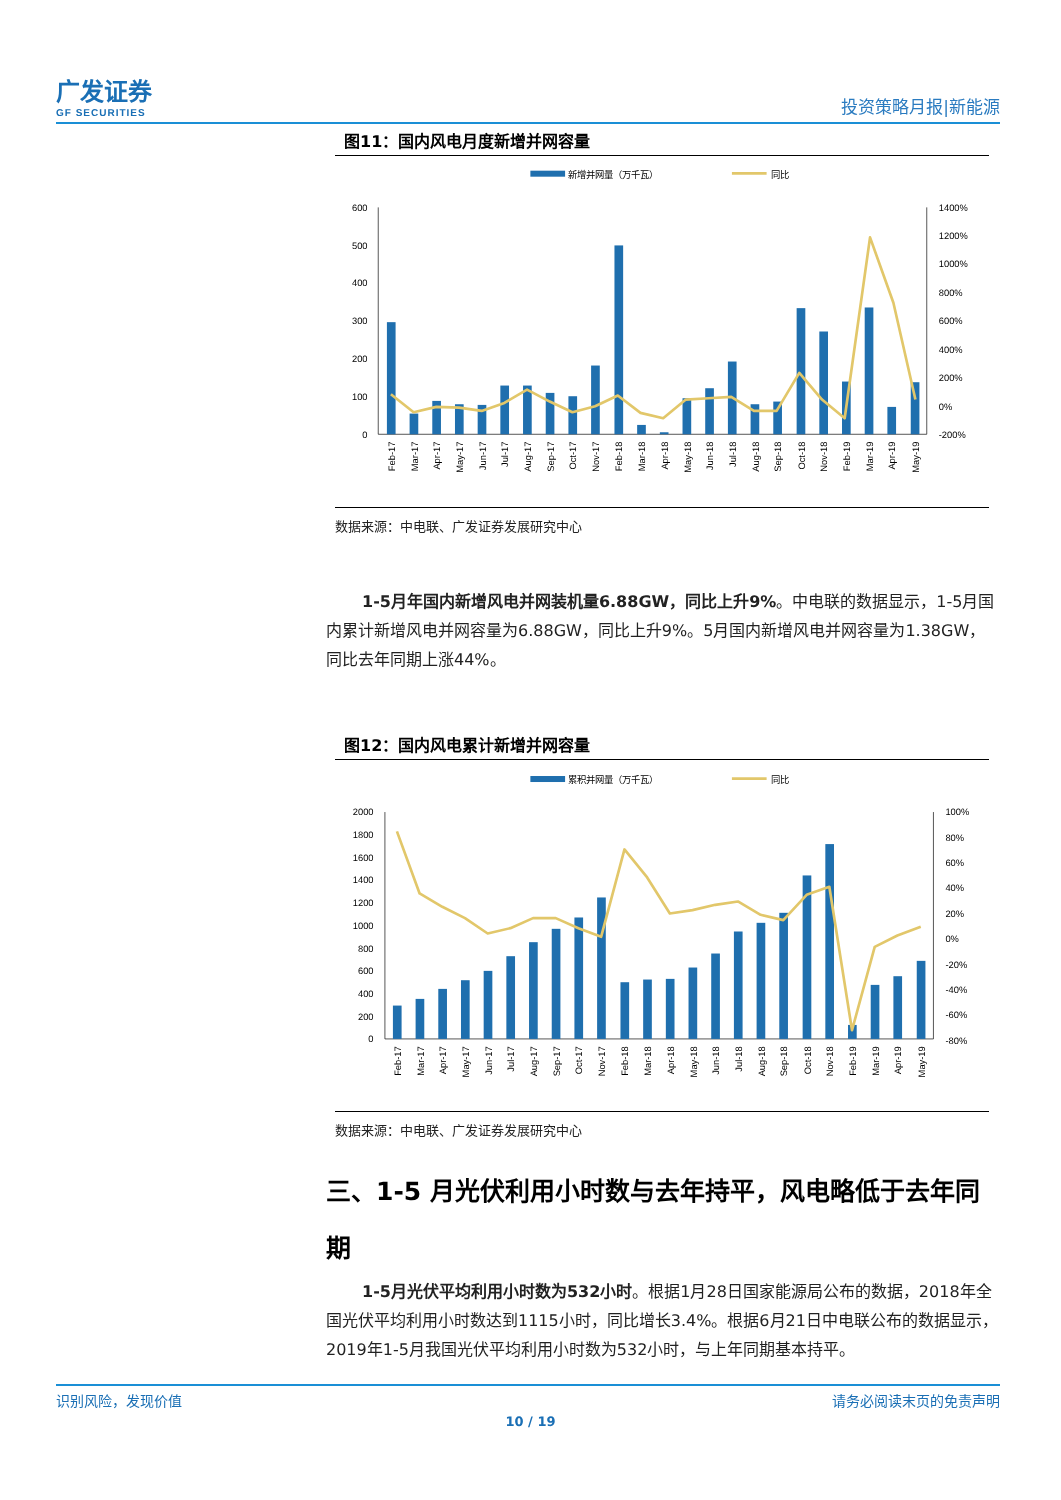广发证券
GF SECURITIES
投资策略月报|新能源
图11：国内风电月度新增并网容量
新增并网量（万千瓦）
同比
600
500
400
300
200
100
0
1400%
1200%
1000%
800%
600%
400%
200%
0%
-200%
Feb-17
Mar-17
Apr-17
May-17
Jun-17
Jul-17
Aug-17
Sep-17
Oct-17
Nov-17
Feb-18
Mar-18
Apr-18
May-18
Jun-18
Jul-18
Aug-18
Sep-18
Oct-18
Nov-18
Feb-19
Mar-19
Apr-19
May-19
数据来源：中电联、广发证券发展研究中心
1-5月年国内新增风电并网装机量6.88GW，同比上升9%。中电联的数据显示，1-5月国内累计新增风电并网容量为6.88GW，同比上升9%。5月国内新增风电并网容量为1.38GW，同比去年同期上涨44%。
图12：国内风电累计新增并网容量
累积并网量（万千瓦）
同比
2000
1800
1600
1400
1200
1000
800
600
400
200
0
100%
80%
60%
40%
20%
0%
-20%
-40%
-60%
-80%
Feb-17
Mar-17
Apr-17
May-17
Jun-17
Jul-17
Aug-17
Sep-17
Oct-17
Nov-17
Feb-18
Mar-18
Apr-18
May-18
Jun-18
Jul-18
Aug-18
Sep-18
Oct-18
Nov-18
Feb-19
Mar-19
Apr-19
May-19
数据来源：中电联、广发证券发展研究中心
三、1-5 月光伏利用小时数与去年持平，风电略低于去年同期
1-5月光伏平均利用小时数为532小时。根据1月28日国家能源局公布的数据，2018年全国光伏平均利用小时数达到1115小时，同比增长3.4%。根据6月21日中电联公布的数据显示，2019年1-5月我国光伏平均利用小时数为532小时，与上年同期基本持平。
识别风险，发现价值 请务必阅读末页的免责声明
10 / 19